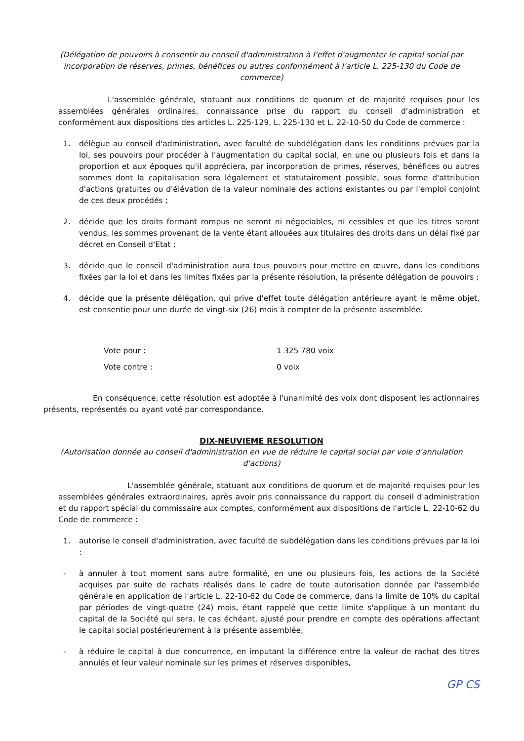(Délégation de pouvoirs à consentir au conseil d'administration à l'effet d'augmenter le capital social par incorporation de réserves, primes, bénéfices ou autres conformément à l'article L. 225-130 du Code de commerce)
L'assemblée générale, statuant aux conditions de quorum et de majorité requises pour les assemblées générales ordinaires, connaissance prise du rapport du conseil d'administration et conformément aux dispositions des articles L. 225-129, L. 225-130 et L. 22-10-50 du Code de commerce :
1. délègue au conseil d'administration, avec faculté de subdélégation dans les conditions prévues par la loi, ses pouvoirs pour procéder à l'augmentation du capital social, en une ou plusieurs fois et dans la proportion et aux époques qu'il appréciera, par incorporation de primes, réserves, bénéfices ou autres sommes dont la capitalisation sera légalement et statutairement possible, sous forme d'attribution d'actions gratuites ou d'élévation de la valeur nominale des actions existantes ou par l'emploi conjoint de ces deux procédés ;
2. décide que les droits formant rompus ne seront ni négociables, ni cessibles et que les titres seront vendus, les sommes provenant de la vente étant allouées aux titulaires des droits dans un délai fixé par décret en Conseil d'Etat ;
3. décide que le conseil d'administration aura tous pouvoirs pour mettre en œuvre, dans les conditions fixées par la loi et dans les limites fixées par la présente résolution, la présente délégation de pouvoirs ;
4. décide que la présente délégation, qui prive d'effet toute délégation antérieure ayant le même objet, est consentie pour une durée de vingt-six (26) mois à compter de la présente assemblée.
Vote pour : 1 325 780 voix
Vote contre : 0 voix
En conséquence, cette résolution est adoptée à l'unanimité des voix dont disposent les actionnaires présents, représentés ou ayant voté par correspondance.
DIX-NEUVIEME RESOLUTION
(Autorisation donnée au conseil d'administration en vue de réduire le capital social par voie d'annulation d'actions)
L'assemblée générale, statuant aux conditions de quorum et de majorité requises pour les assemblées générales extraordinaires, après avoir pris connaissance du rapport du conseil d'administration et du rapport spécial du commissaire aux comptes, conformément aux dispositions de l'article L. 22-10-62 du Code de commerce :
1. autorise le conseil d'administration, avec faculté de subdélégation dans les conditions prévues par la loi :
- à annuler à tout moment sans autre formalité, en une ou plusieurs fois, les actions de la Société acquises par suite de rachats réalisés dans le cadre de toute autorisation donnée par l'assemblée générale en application de l'article L. 22-10-62 du Code de commerce, dans la limite de 10% du capital par périodes de vingt-quatre (24) mois, étant rappelé que cette limite s'applique à un montant du capital de la Société qui sera, le cas échéant, ajusté pour prendre en compte des opérations affectant le capital social postérieurement à la présente assemblée,
- à réduire le capital à due concurrence, en imputant la différence entre la valeur de rachat des titres annulés et leur valeur nominale sur les primes et réserves disponibles,
GP CS